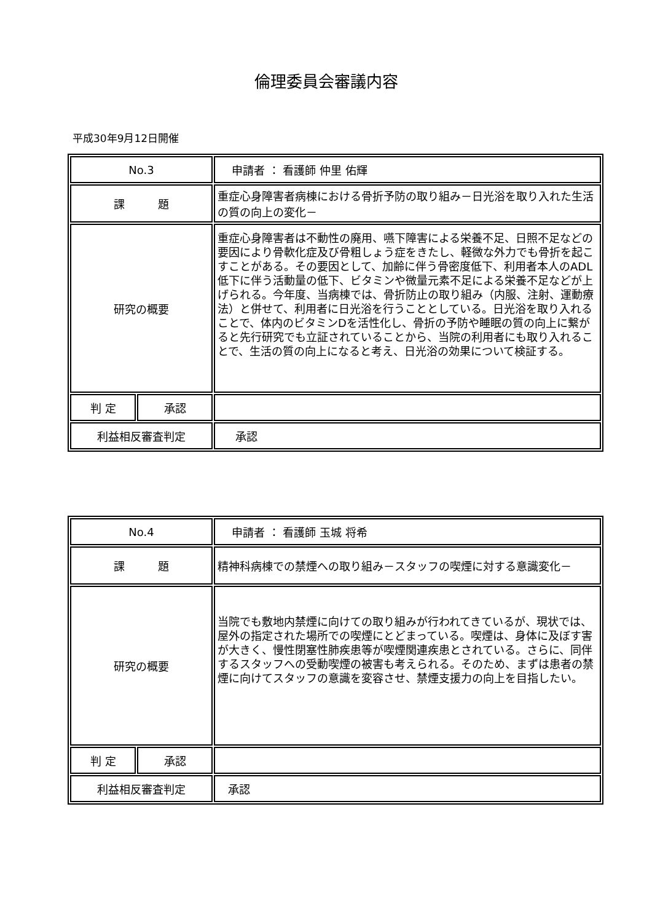倫理委員会審議内容
平成30年9月12日開催
| No.3 | | 申請者 ： 看護師 仲里 佑輝 |
| 課 題 | | 重症心身障害者病棟における骨折予防の取り組み－日光浴を取り入れた生活の質の向上の変化－ |
| 研究の概要 | | 重症心身障害者は不動性の廃用、嚥下障害による栄養不足、日照不足などの要因により骨軟化症及び骨粗しょう症をきたし、軽微な外力でも骨折を起こすことがある。その要因として、加齢に伴う骨密度低下、利用者本人のADL低下に伴う活動量の低下、ビタミンや微量元素不足による栄養不足などが上げられる。今年度、当病棟では、骨折防止の取り組み（内服、注射、運動療法）と併せて、利用者に日光浴を行うこととしている。日光浴を取り入れることで、体内のビタミンDを活性化し、骨折の予防や睡眠の質の向上に繋がると先行研究でも立証されていることから、当院の利用者にも取り入れることで、生活の質の向上になると考え、日光浴の効果について検証する。 |
| 判 定 | 承認 | |
| 利益相反審査判定 | | 承認 |
| No.4 | | 申請者 ： 看護師 玉城 将希 |
| 課 題 | | 精神科病棟での禁煙への取り組み－スタッフの喫煙に対する意識変化－ |
| 研究の概要 | | 当院でも敷地内禁煙に向けての取り組みが行われてきているが、現状では、屋外の指定された場所での喫煙にとどまっている。喫煙は、身体に及ぼす害が大きく、慢性閉塞性肺疾患等が喫煙関連疾患とされている。さらに、同伴するスタッフへの受動喫煙の被害も考えられる。そのため、まずは患者の禁煙に向けてスタッフの意識を変容させ、禁煙支援力の向上を目指したい。 |
| 判 定 | 承認 | |
| 利益相反審査判定 | | 承認 |